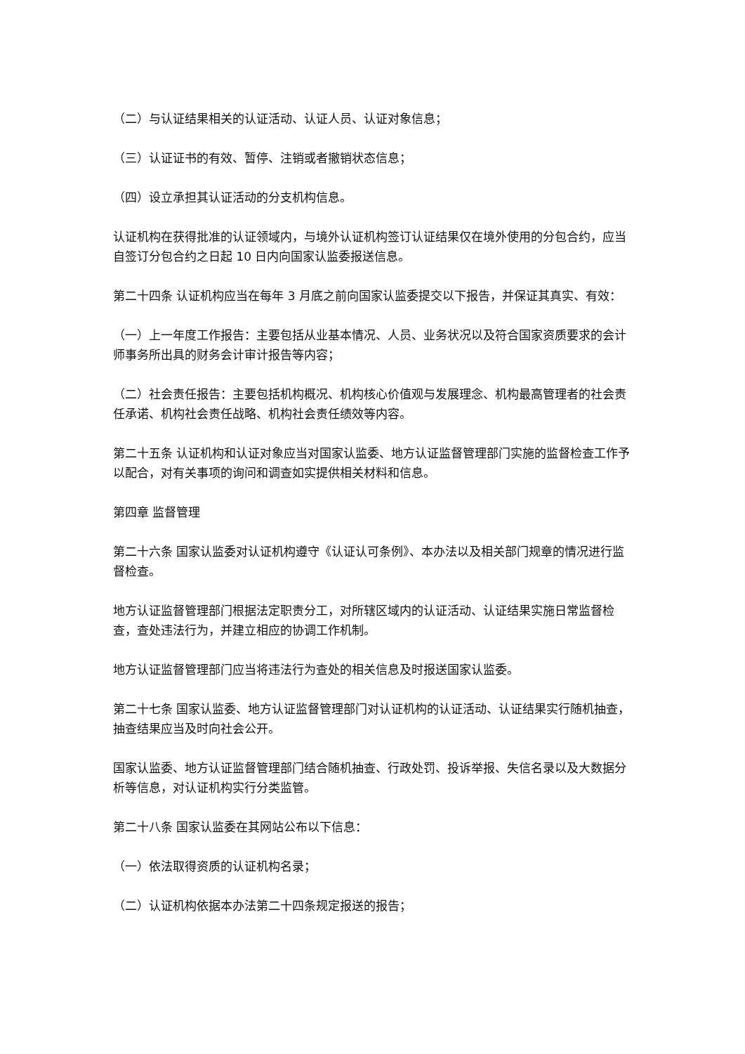（二）与认证结果相关的认证活动、认证人员、认证对象信息；
（三）认证证书的有效、暂停、注销或者撤销状态信息；
（四）设立承担其认证活动的分支机构信息。
认证机构在获得批准的认证领域内，与境外认证机构签订认证结果仅在境外使用的分包合约，应当自签订分包合约之日起 10 日内向国家认监委报送信息。
第二十四条 认证机构应当在每年 3 月底之前向国家认监委提交以下报告，并保证其真实、有效：
（一）上一年度工作报告：主要包括从业基本情况、人员、业务状况以及符合国家资质要求的会计师事务所出具的财务会计审计报告等内容；
（二）社会责任报告：主要包括机构概况、机构核心价值观与发展理念、机构最高管理者的社会责任承诺、机构社会责任战略、机构社会责任绩效等内容。
第二十五条 认证机构和认证对象应当对国家认监委、地方认证监督管理部门实施的监督检查工作予以配合，对有关事项的询问和调查如实提供相关材料和信息。
第四章 监督管理
第二十六条 国家认监委对认证机构遵守《认证认可条例》、本办法以及相关部门规章的情况进行监督检查。
地方认证监督管理部门根据法定职责分工，对所辖区域内的认证活动、认证结果实施日常监督检查，查处违法行为，并建立相应的协调工作机制。
地方认证监督管理部门应当将违法行为查处的相关信息及时报送国家认监委。
第二十七条 国家认监委、地方认证监督管理部门对认证机构的认证活动、认证结果实行随机抽查，抽查结果应当及时向社会公开。
国家认监委、地方认证监督管理部门结合随机抽查、行政处罚、投诉举报、失信名录以及大数据分析等信息，对认证机构实行分类监管。
第二十八条 国家认监委在其网站公布以下信息：
（一）依法取得资质的认证机构名录；
（二）认证机构依据本办法第二十四条规定报送的报告；